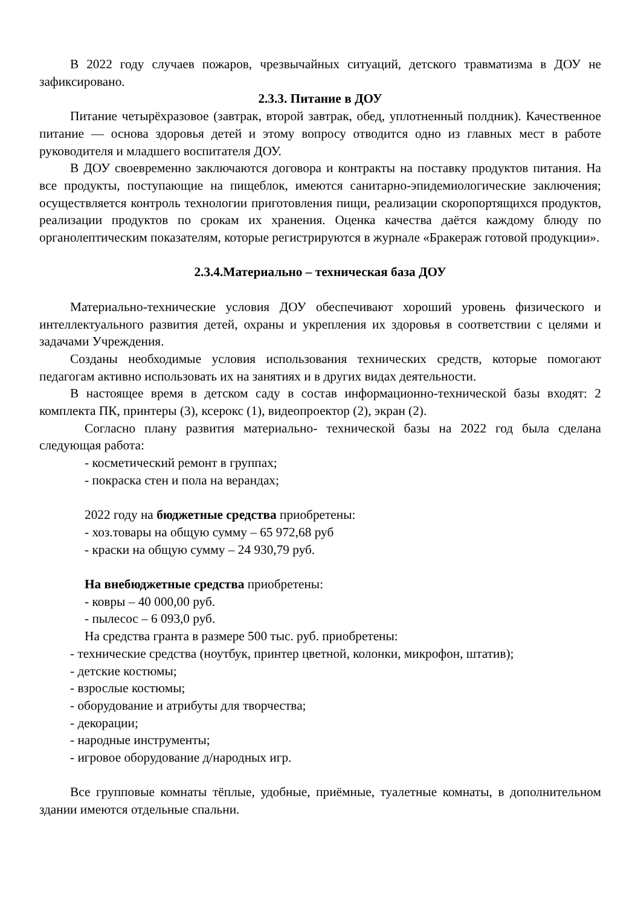В 2022 году случаев пожаров, чрезвычайных ситуаций, детского травматизма в ДОУ не зафиксировано.
2.3.3. Питание в ДОУ
Питание четырёхразовое (завтрак, второй завтрак, обед, уплотненный полдник). Качественное питание — основа здоровья детей и этому вопросу отводится одно из главных мест в работе руководителя и младшего воспитателя ДОУ.
В ДОУ своевременно заключаются договора и контракты на поставку продуктов питания. На все продукты, поступающие на пищеблок, имеются санитарно-эпидемиологические заключения; осуществляется контроль технологии приготовления пищи, реализации скоропортящихся продуктов, реализации продуктов по срокам их хранения. Оценка качества даётся каждому блюду по органолептическим показателям, которые регистрируются в журнале «Бракераж готовой продукции».
2.3.4.Материально – техническая база ДОУ
Материально-технические условия ДОУ обеспечивают хороший уровень физического и интеллектуального развития детей, охраны и укрепления их здоровья в соответствии с целями и задачами Учреждения.
Созданы необходимые условия использования технических средств, которые помогают педагогам активно использовать их на занятиях и в других видах деятельности.
В настоящее время в детском саду в состав информационно-технической базы входят: 2 комплекта ПК, принтеры (3), ксерокс (1), видеопроектор (2), экран (2).
Согласно плану развития материально- технической базы на 2022 год была сделана следующая работа:
- косметический ремонт в группах;
- покраска стен и пола на верандах;
2022 году на бюджетные средства приобретены:
- хоз.товары на общую сумму – 65 972,68 руб
- краски на общую сумму – 24 930,79 руб.
На внебюджетные средства приобретены:
- ковры – 40 000,00 руб.
- пылесос – 6 093,0 руб.
На средства гранта в размере 500 тыс. руб. приобретены:
- технические средства (ноутбук, принтер цветной, колонки, микрофон, штатив);
- детские костюмы;
- взрослые костюмы;
- оборудование и атрибуты для творчества;
- декорации;
- народные инструменты;
- игровое оборудование д/народных игр.
Все групповые комнаты тёплые, удобные, приёмные, туалетные комнаты, в дополнительном здании имеются отдельные спальни.